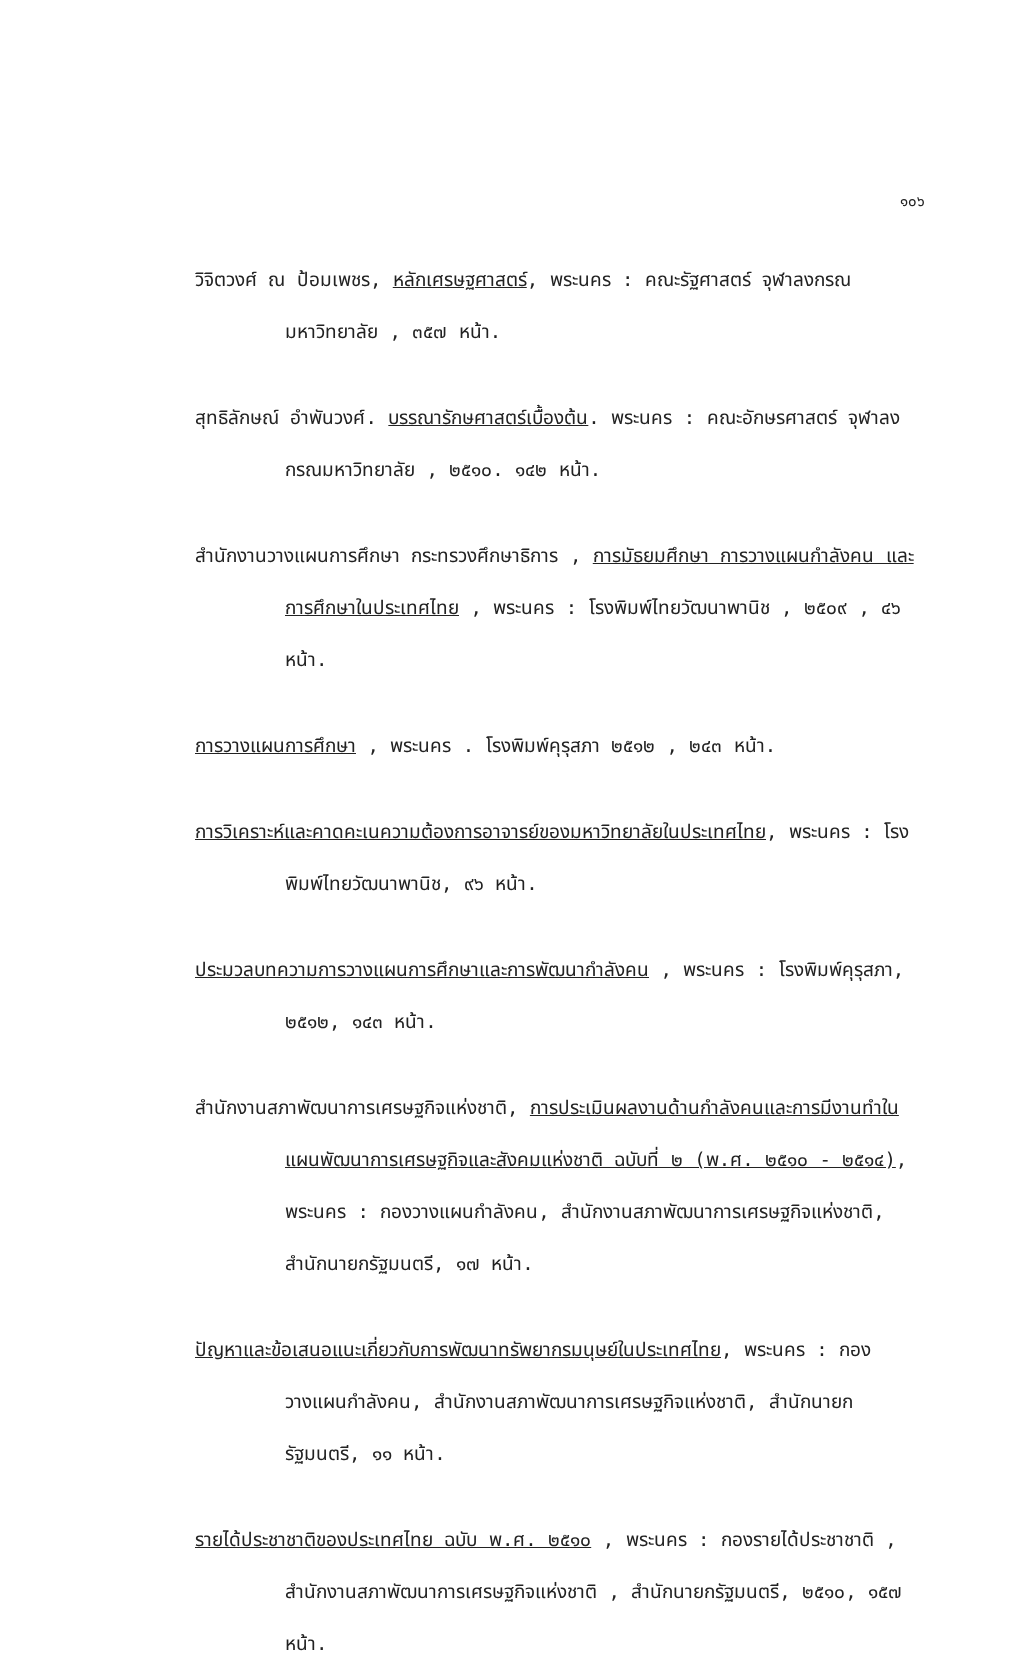๑๐๖
วิจิตวงศ์ ณ ป้อมเพชร, หลักเศรษฐศาสตร์, พระนคร : คณะรัฐศาสตร์ จุฬาลงกรณมหาวิทยาลัย , ๓๕๗ หน้า.
สุทธิลักษณ์ อำพันวงศ์. บรรณารักษศาสตร์เบื้องต้น. พระนคร : คณะอักษรศาสตร์ จุฬาลงกรณมหาวิทยาลัย , ๒๕๑๐. ๑๔๒ หน้า.
สำนักงานวางแผนการศึกษา กระทรวงศึกษาธิการ , การมัธยมศึกษา การวางแผนกำลังคน และการศึกษาในประเทศไทย , พระนคร : โรงพิมพ์ไทยวัฒนาพานิช , ๒๕๐๙ , ๔๖ หน้า.
การวางแผนการศึกษา , พระนคร . โรงพิมพ์คุรุสภา ๒๕๑๒ , ๒๔๓ หน้า.
การวิเคราะห์และคาดคะเนความต้องการอาจารย์ของมหาวิทยาลัยในประเทศไทย, พระนคร : โรงพิมพ์ไทยวัฒนาพานิช, ๙๖ หน้า.
ประมวลบทความการวางแผนการศึกษาและการพัฒนากำลังคน , พระนคร : โรงพิมพ์คุรุสภา, ๒๕๑๒, ๑๔๓ หน้า.
สำนักงานสภาพัฒนาการเศรษฐกิจแห่งชาติ, การประเมินผลงานด้านกำลังคนและการมีงานทำในแผนพัฒนาการเศรษฐกิจและสังคมแห่งชาติ ฉบับที่ ๒ (พ.ศ. ๒๕๑๐ - ๒๕๑๔), พระนคร : กองวางแผนกำลังคน, สำนักงานสภาพัฒนาการเศรษฐกิจแห่งชาติ, สำนักนายกรัฐมนตรี, ๑๗ หน้า.
ปัญหาและข้อเสนอแนะเกี่ยวกับการพัฒนาทรัพยากรมนุษย์ในประเทศไทย, พระนคร : กองวางแผนกำลังคน, สำนักงานสภาพัฒนาการเศรษฐกิจแห่งชาติ, สำนักนายกรัฐมนตรี, ๑๑ หน้า.
รายได้ประชาชาติของประเทศไทย ฉบับ พ.ศ. ๒๕๑๐ , พระนคร : กองรายได้ประชาชาติ , สำนักงานสภาพัฒนาการเศรษฐกิจแห่งชาติ , สำนักนายกรัฐมนตรี, ๒๕๑๐, ๑๕๗ หน้า.